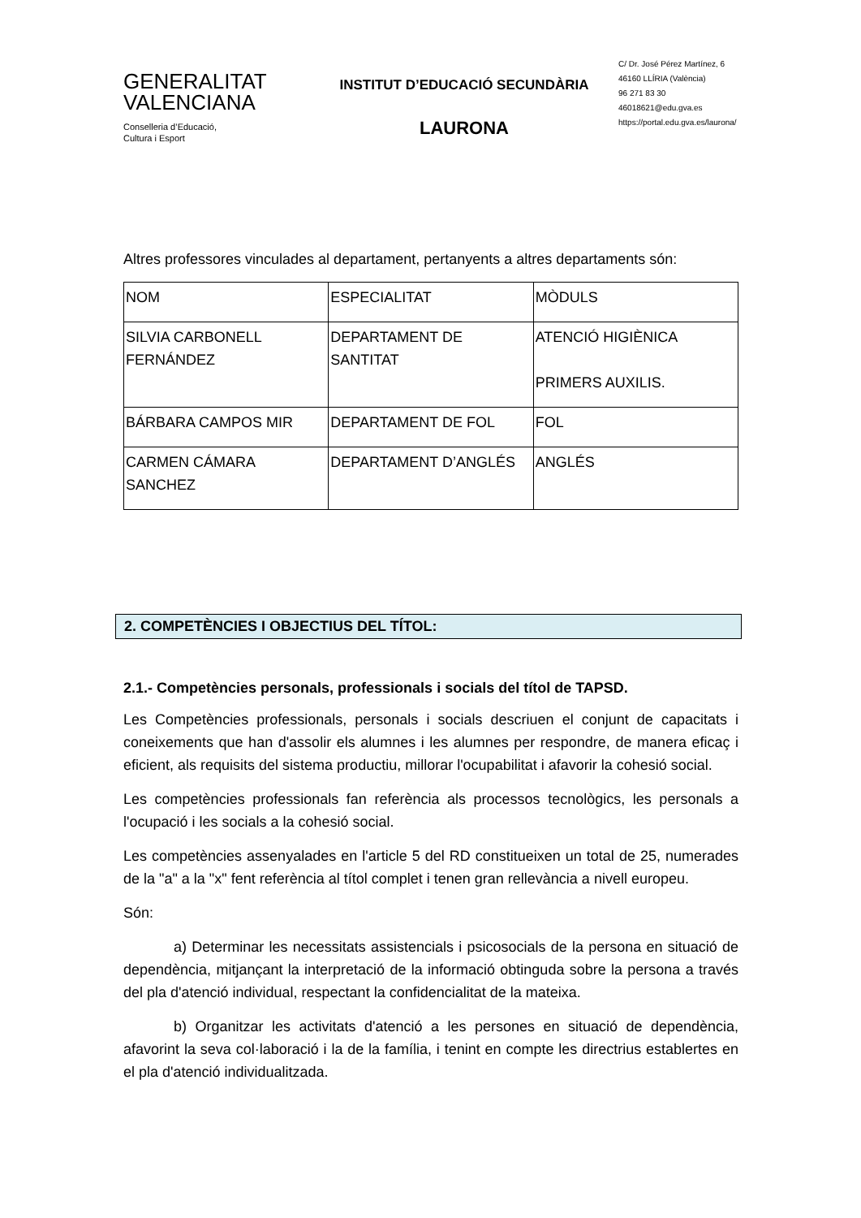GENERALITAT
VALENCIANA
Conselleria d’Educació,
Cultura i Esport
INSTITUT D’EDUCACIÓ SECUNDÀRIA
LAURONA
C/ Dr. José Pérez Martínez, 6
46160 LLÍRIA (València)
96 271 83 30
46018621@edu.gva.es
https://portal.edu.gva.es/laurona/
Altres professores vinculades al departament, pertanyents a altres departaments són:
| NOM | ESPECIALITAT | MÒDULS |
| SILVIA CARBONELL FERNÁNDEZ | DEPARTAMENT DE SANTITAT | ATENCIÓ HIGIÈNICA PRIMERS AUXILIS. |
| BÁRBARA CAMPOS MIR | DEPARTAMENT DE FOL | FOL |
| CARMEN CÁMARA SANCHEZ | DEPARTAMENT D’ANGLÉS | ANGLÉS |
2. COMPETÈNCIES I OBJECTIUS DEL TÍTOL:
2.1.- Competències personals, professionals i socials del títol de TAPSD.
Les Competències professionals, personals i socials descriuen el conjunt de capacitats i coneixements que han d'assolir els alumnes i les alumnes per respondre, de manera eficaç i eficient, als requisits del sistema productiu, millorar l'ocupabilitat i afavorir la cohesió social.
Les competències professionals fan referència als processos tecnològics, les personals a l'ocupació i les socials a la cohesió social.
Les competències assenyalades en l'article 5 del RD constitueixen un total de 25, numerades de la "a" a la "x" fent referència al títol complet i tenen gran rellevància a nivell europeu.
Són:
a) Determinar les necessitats assistencials i psicosocials de la persona en situació de dependència, mitjançant la interpretació de la informació obtinguda sobre la persona a través del pla d'atenció individual, respectant la confidencialitat de la mateixa.
b) Organitzar les activitats d'atenció a les persones en situació de dependència, afavorint la seva col·laboració i la de la família, i tenint en compte les directrius establertes en el pla d'atenció individualitzada.